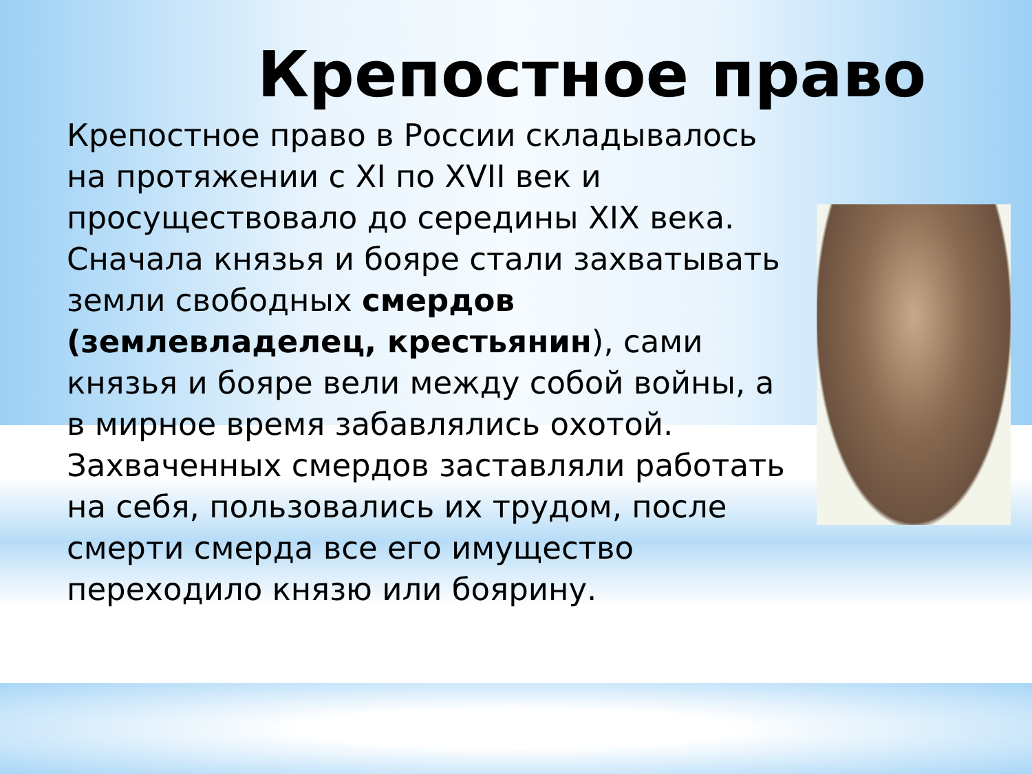Крепостное право
Крепостное право в России складывалось на протяжении с XI по XVII век и просуществовало до середины XIX века. Сначала князья и бояре стали захватывать земли свободных смердов (землевладелец, крестьянин), сами князья и бояре вели между собой войны, а в мирное время забавлялись охотой. Захваченных смердов заставляли работать на себя, пользовались их трудом, после смерти смерда все его имущество переходило князю или боярину.